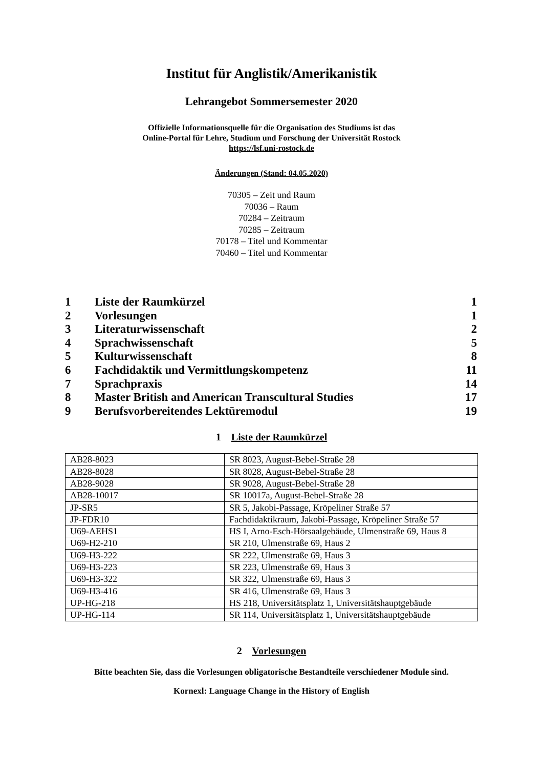Institut für Anglistik/Amerikanistik
Lehrangebot Sommersemester 2020
Offizielle Informationsquelle für die Organisation des Studiums ist das
Online-Portal für Lehre, Studium und Forschung der Universität Rostock
https://lsf.uni-rostock.de
Änderungen (Stand: 04.05.2020)
70305 – Zeit und Raum
70036 – Raum
70284 – Zeitraum
70285 – Zeitraum
70178 – Titel und Kommentar
70460 – Titel und Kommentar
| 1 | Liste der Raumkürzel | 1 |
| 2 | Vorlesungen | 1 |
| 3 | Literaturwissenschaft | 2 |
| 4 | Sprachwissenschaft | 5 |
| 5 | Kulturwissenschaft | 8 |
| 6 | Fachdidaktik und Vermittlungskompetenz | 11 |
| 7 | Sprachpraxis | 14 |
| 8 | Master British and American Transcultural Studies | 17 |
| 9 | Berufsvorbereitendes Lektüremodul | 19 |
1 Liste der Raumkürzel
| AB28-8023 | SR 8023, August-Bebel-Straße 28 |
| AB28-8028 | SR 8028, August-Bebel-Straße 28 |
| AB28-9028 | SR 9028, August-Bebel-Straße 28 |
| AB28-10017 | SR 10017a, August-Bebel-Straße 28 |
| JP-SR5 | SR 5, Jakobi-Passage, Kröpeliner Straße 57 |
| JP-FDR10 | Fachdidaktikraum, Jakobi-Passage, Kröpeliner Straße 57 |
| U69-AEHS1 | HS I, Arno-Esch-Hörsaalgebäude, Ulmenstraße 69, Haus 8 |
| U69-H2-210 | SR 210, Ulmenstraße 69, Haus 2 |
| U69-H3-222 | SR 222, Ulmenstraße 69, Haus 3 |
| U69-H3-223 | SR 223, Ulmenstraße 69, Haus 3 |
| U69-H3-322 | SR 322, Ulmenstraße 69, Haus 3 |
| U69-H3-416 | SR 416, Ulmenstraße 69, Haus 3 |
| UP-HG-218 | HS 218, Universitätsplatz 1, Universitätshauptgebäude |
| UP-HG-114 | SR 114, Universitätsplatz 1, Universitätshauptgebäude |
2 Vorlesungen
Bitte beachten Sie, dass die Vorlesungen obligatorische Bestandteile verschiedener Module sind.
Kornexl: Language Change in the History of English